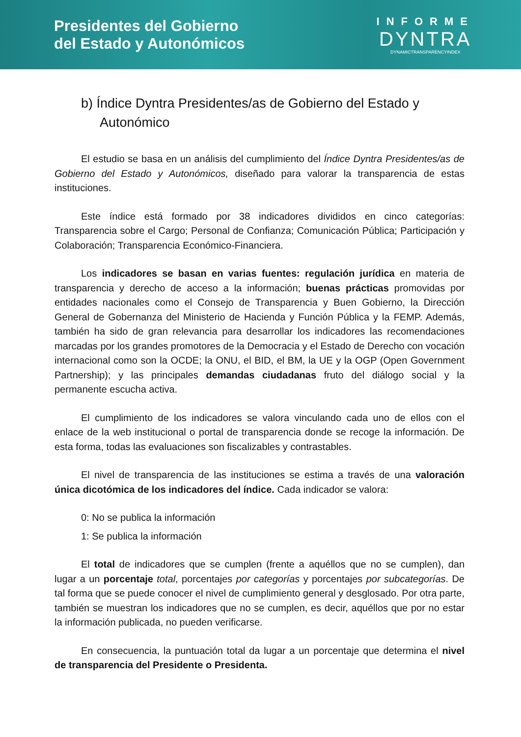Presidentes del Gobierno
del Estado y Autonómicos
INFORME
DYNTRA
DYNAMICTRANSPARENCYINDEX
b) Índice Dyntra Presidentes/as de Gobierno del Estado y
Autonómico
El estudio se basa en un análisis del cumplimiento del Índice Dyntra Presidentes/as de Gobierno del Estado y Autonómicos, diseñado para valorar la transparencia de estas instituciones.
Este índice está formado por 38 indicadores divididos en cinco categorías: Transparencia sobre el Cargo; Personal de Confianza; Comunicación Pública; Participación y Colaboración; Transparencia Económico-Financiera.
Los indicadores se basan en varias fuentes: regulación jurídica en materia de transparencia y derecho de acceso a la información; buenas prácticas promovidas por entidades nacionales como el Consejo de Transparencia y Buen Gobierno, la Dirección General de Gobernanza del Ministerio de Hacienda y Función Pública y la FEMP. Además, también ha sido de gran relevancia para desarrollar los indicadores las recomendaciones marcadas por los grandes promotores de la Democracia y el Estado de Derecho con vocación internacional como son la OCDE; la ONU, el BID, el BM, la UE y la OGP (Open Government Partnership); y las principales demandas ciudadanas fruto del diálogo social y la permanente escucha activa.
El cumplimiento de los indicadores se valora vinculando cada uno de ellos con el enlace de la web institucional o portal de transparencia donde se recoge la información. De esta forma, todas las evaluaciones son fiscalizables y contrastables.
El nivel de transparencia de las instituciones se estima a través de una valoración única dicotómica de los indicadores del índice. Cada indicador se valora:
0: No se publica la información
1: Se publica la información
El total de indicadores que se cumplen (frente a aquéllos que no se cumplen), dan lugar a un porcentaje total, porcentajes por categorías y porcentajes por subcategorías. De tal forma que se puede conocer el nivel de cumplimiento general y desglosado. Por otra parte, también se muestran los indicadores que no se cumplen, es decir, aquéllos que por no estar la información publicada, no pueden verificarse.
En consecuencia, la puntuación total da lugar a un porcentaje que determina el nivel de transparencia del Presidente o Presidenta.